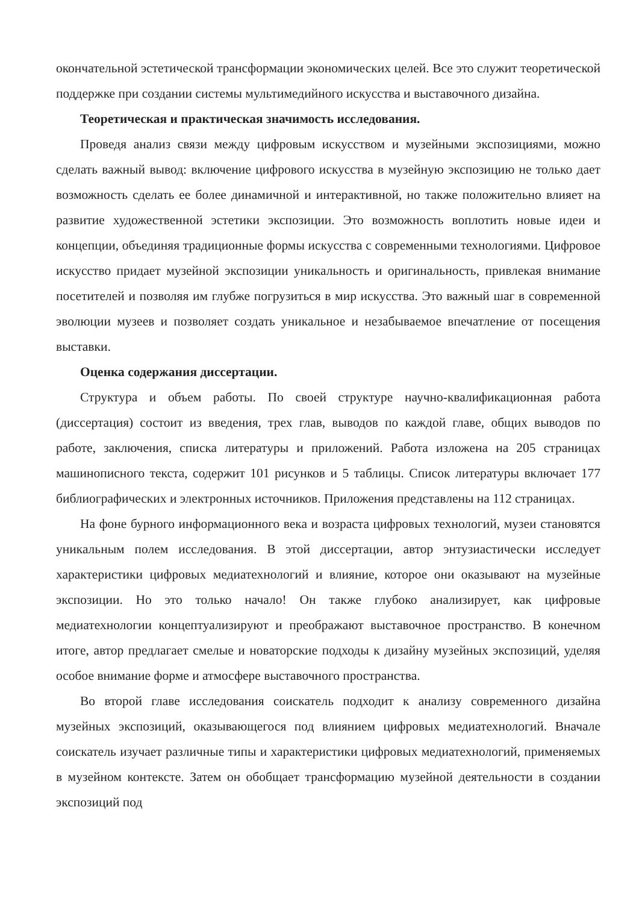окончательной эстетической трансформации экономических целей. Все это служит теоретической поддержке при создании системы мультимедийного искусства и выставочного дизайна.
Теоретическая и практическая значимость исследования.
Проведя анализ связи между цифровым искусством и музейными экспозициями, можно сделать важный вывод: включение цифрового искусства в музейную экспозицию не только дает возможность сделать ее более динамичной и интерактивной, но также положительно влияет на развитие художественной эстетики экспозиции. Это возможность воплотить новые идеи и концепции, объединяя традиционные формы искусства с современными технологиями. Цифровое искусство придает музейной экспозиции уникальность и оригинальность, привлекая внимание посетителей и позволяя им глубже погрузиться в мир искусства. Это важный шаг в современной эволюции музеев и позволяет создать уникальное и незабываемое впечатление от посещения выставки.
Оценка содержания диссертации.
Структура и объем работы. По своей структуре научно-квалификационная работа (диссертация) состоит из введения, трех глав, выводов по каждой главе, общих выводов по работе, заключения, списка литературы и приложений. Работа изложена на 205 страницах машинописного текста, содержит 101 рисунков и 5 таблицы. Список литературы включает 177 библиографических и электронных источников. Приложения представлены на 112 страницах.
На фоне бурного информационного века и возраста цифровых технологий, музеи становятся уникальным полем исследования. В этой диссертации, автор энтузиастически исследует характеристики цифровых медиатехнологий и влияние, которое они оказывают на музейные экспозиции. Но это только начало! Он также глубоко анализирует, как цифровые медиатехнологии концептуализируют и преображают выставочное пространство. В конечном итоге, автор предлагает смелые и новаторские подходы к дизайну музейных экспозиций, уделяя особое внимание форме и атмосфере выставочного пространства.
Во второй главе исследования соискатель подходит к анализу современного дизайна музейных экспозиций, оказывающегося под влиянием цифровых медиатехнологий. Вначале соискатель изучает различные типы и характеристики цифровых медиатехнологий, применяемых в музейном контексте. Затем он обобщает трансформацию музейной деятельности в создании экспозиций под